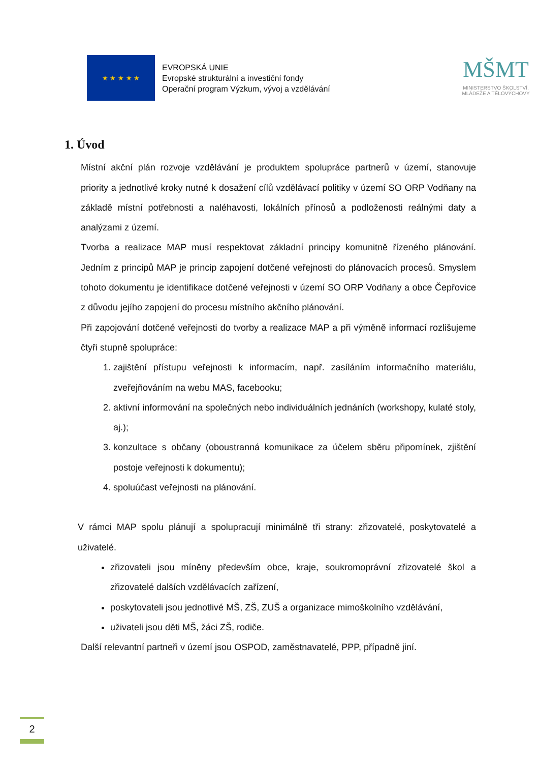★ ★ ★ ★ ★
EVROPSKÁ UNIE
Evropské strukturální a investiční fondy
Operační program Výzkum, vývoj a vzdělávání
MŠMT
MINISTERSTVO ŠKOLSTVÍ,
MLÁDEŽE A TĚLOVÝCHOVY
1. Úvod
Místní akční plán rozvoje vzdělávání je produktem spolupráce partnerů v území, stanovuje priority a jednotlivé kroky nutné k dosažení cílů vzdělávací politiky v území SO ORP Vodňany na základě místní potřebnosti a naléhavosti, lokálních přínosů a podloženosti reálnými daty a analýzami z území.
Tvorba a realizace MAP musí respektovat základní principy komunitně řízeného plánování. Jedním z principů MAP je princip zapojení dotčené veřejnosti do plánovacích procesů. Smyslem tohoto dokumentu je identifikace dotčené veřejnosti v území SO ORP Vodňany a obce Čepřovice z důvodu jejího zapojení do procesu místního akčního plánování.
Při zapojování dotčené veřejnosti do tvorby a realizace MAP a při výměně informací rozlišujeme čtyři stupně spolupráce:
1. zajištění přístupu veřejnosti k informacím, např. zasíláním informačního materiálu, zveřejňováním na webu MAS, facebooku;
2. aktivní informování na společných nebo individuálních jednáních (workshopy, kulaté stoly, aj.);
3. konzultace s občany (oboustranná komunikace za účelem sběru připomínek, zjištění postoje veřejnosti k dokumentu);
4. spoluúčast veřejnosti na plánování.
V rámci MAP spolu plánují a spolupracují minimálně tři strany: zřizovatelé, poskytovatelé a uživatelé.
zřizovateli jsou míněny především obce, kraje, soukromoprávní zřizovatelé škol a zřizovatelé dalších vzdělávacích zařízení,
poskytovateli jsou jednotlivé MŠ, ZŠ, ZUŠ a organizace mimoškolního vzdělávání,
uživateli jsou děti MŠ, žáci ZŠ, rodiče.
Další relevantní partneři v území jsou OSPOD, zaměstnavatelé, PPP, případně jiní.
2